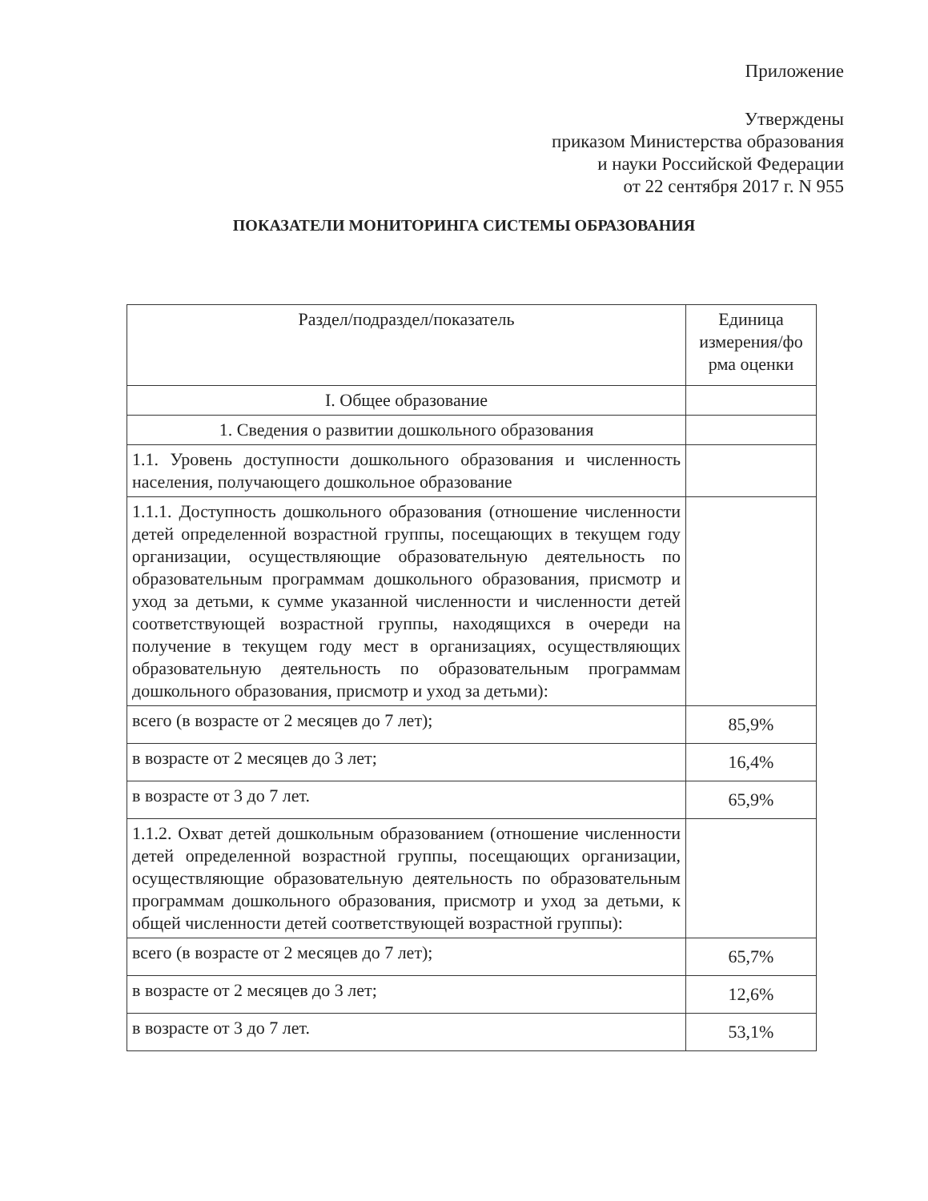Приложение
Утверждены
приказом Министерства образования
и науки Российской Федерации
от 22 сентября 2017 г. N 955
ПОКАЗАТЕЛИ МОНИТОРИНГА СИСТЕМЫ ОБРАЗОВАНИЯ
| Раздел/подраздел/показатель | Единица измерения/фо рма оценки |
| --- | --- |
| I. Общее образование | |
| 1. Сведения о развитии дошкольного образования | |
| 1.1. Уровень доступности дошкольного образования и численность населения, получающего дошкольное образование | |
| 1.1.1. Доступность дошкольного образования (отношение численности детей определенной возрастной группы, посещающих в текущем году организации, осуществляющие образовательную деятельность по образовательным программам дошкольного образования, присмотр и уход за детьми, к сумме указанной численности и численности детей соответствующей возрастной группы, находящихся в очереди на получение в текущем году мест в организациях, осуществляющих образовательную деятельность по образовательным программам дошкольного образования, присмотр и уход за детьми): | |
| всего (в возрасте от 2 месяцев до 7 лет); | 85,9% |
| в возрасте от 2 месяцев до 3 лет; | 16,4% |
| в возрасте от 3 до 7 лет. | 65,9% |
| 1.1.2. Охват детей дошкольным образованием (отношение численности детей определенной возрастной группы, посещающих организации, осуществляющие образовательную деятельность по образовательным программам дошкольного образования, присмотр и уход за детьми, к общей численности детей соответствующей возрастной группы): | |
| всего (в возрасте от 2 месяцев до 7 лет); | 65,7% |
| в возрасте от 2 месяцев до 3 лет; | 12,6% |
| в возрасте от 3 до 7 лет. | 53,1% |